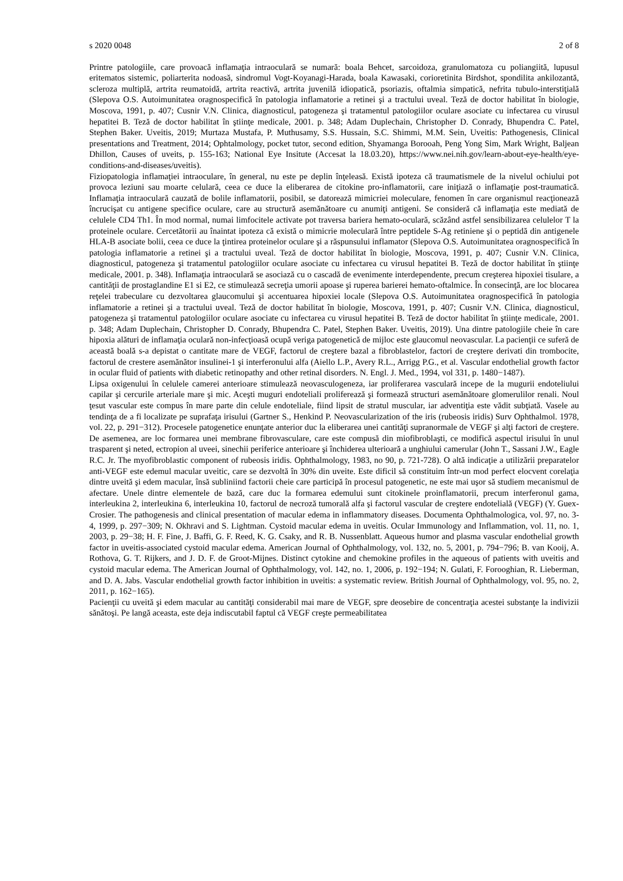s 2020 0048 2 of 8
Printre patologiile, care provoacă inflamaţia intraoculară se numară: boala Behcet, sarcoidoza, granulomatoza cu poliangiită, lupusul eritematos sistemic, poliarterita nodoasă, sindromul Vogt-Koyanagi-Harada, boala Kawasaki, corioretinita Birdshot, spondilita ankilozantă, scleroza multiplă, artrita reumatoidă, artrita reactivă, artrita juvenilă idiopatică, psoriazis, oftalmia simpatică, nefrita tubulo-interstiţială (Slepova O.S. Autoimunitatea oragnospecifică în patologia inflamatorie a retinei şi a tractului uveal. Teză de doctor habilitat în biologie, Moscova, 1991, p. 407; Cusnir V.N. Clinica, diagnosticul, patogeneza şi tratamentul patologiilor oculare asociate cu infectarea cu virusul hepatitei B. Teză de doctor habilitat în ştiinţe medicale, 2001. p. 348; Adam Duplechain, Christopher D. Conrady, Bhupendra C. Patel, Stephen Baker. Uveitis, 2019; Murtaza Mustafa, P. Muthusamy, S.S. Hussain, S.C. Shimmi, M.M. Sein, Uveitis: Pathogenesis, Clinical presentations and Treatment, 2014; Ophtalmology, pocket tutor, second edition, Shyamanga Borooah, Peng Yong Sim, Mark Wright, Baljean Dhillon, Causes of uveits, p. 155-163; National Eye Insitute (Accesat la 18.03.20), https://www.nei.nih.gov/learn-about-eye-health/eye-conditions-and-diseases/uveitis).
Fiziopatologia inflamaţiei intraoculare, în general, nu este pe deplin înţeleasă. Există ipoteza că traumatismele de la nivelul ochiului pot provoca leziuni sau moarte celulară, ceea ce duce la eliberarea de citokine pro-inflamatorii, care iniţiază o inflamaţie post-traumatică. Inflamaţia intraoculară cauzată de bolile inflamatorii, posibil, se datorează mimicriei moleculare, fenomen în care organismul reacţionează încrucişat cu antigene specifice oculare, care au structură asemănătoare cu anumiţi antigeni. Se consideră că inflamaţia este mediată de celulele CD4 Th1. În mod normal, numai limfocitele activate pot traversa bariera hemato-oculară, scăzând astfel sensibilizarea celulelor T la proteinele oculare. Cercetătorii au înaintat ipoteza că există o mimicrie moleculară între peptidele S-Ag retiniene şi o peptidă din antigenele HLA-B asociate bolii, ceea ce duce la ţintirea proteinelor oculare şi a răspunsului inflamator (Slepova O.S. Autoimunitatea oragnospecifică în patologia inflamatorie a retinei şi a tractului uveal. Teză de doctor habilitat în biologie, Moscova, 1991, p. 407; Cusnir V.N. Clinica, diagnosticul, patogeneza şi tratamentul patologiilor oculare asociate cu infectarea cu virusul hepatitei B. Teză de doctor habilitat în ştiinţe medicale, 2001. p. 348). Inflamaţia intraoculară se asociază cu o cascadă de evenimente interdependente, precum creşterea hipoxiei tisulare, a cantităţii de prostaglandine E1 si E2, ce stimulează secreţia umorii apoase şi ruperea barierei hemato-oftalmice. În consecinţă, are loc blocarea reţelei trabeculare cu dezvoltarea glaucomului şi accentuarea hipoxiei locale (Slepova O.S. Autoimunitatea oragnospecifică în patologia inflamatorie a retinei şi a tractului uveal. Teză de doctor habilitat în biologie, Moscova, 1991, p. 407; Cusnir V.N. Clinica, diagnosticul, patogeneza şi tratamentul patologiilor oculare asociate cu infectarea cu virusul hepatitei B. Teză de doctor habilitat în ştiinţe medicale, 2001. p. 348; Adam Duplechain, Christopher D. Conrady, Bhupendra C. Patel, Stephen Baker. Uveitis, 2019). Una dintre patologiile cheie în care hipoxia alături de inflamaţia oculară non-infecţioasă ocupă veriga patogenetică de mijloc este glaucomul neovascular. La pacienţii ce suferă de această boală s-a depistat o cantitate mare de VEGF, factorul de creştere bazal a fibroblastelor, factori de creştere derivati din trombocite, factorul de crestere asemănător insulinei-1 şi interferonului alfa (Aiello L.P., Avery R.L., Arrigg P.G., et al. Vascular endothelial growth factor in ocular fluid of patients with diabetic retinopathy and other retinal disorders. N. Engl. J. Med., 1994, vol 331, p. 1480−1487).
Lipsa oxigenului în celulele camerei anterioare stimulează neovasculogeneza, iar proliferarea vasculară incepe de la mugurii endoteliului capilar şi cercurile arteriale mare şi mic. Aceşti muguri endoteliali proliferează şi formează structuri asemănătoare glomerulilor renali. Noul ţesut vascular este compus în mare parte din celule endoteliale, fiind lipsit de stratul muscular, iar adventiţia este vădit subţiată. Vasele au tendinţa de a fi localizate pe suprafaţa irisului (Gartner S., Henkind P. Neovascularization of the iris (rubeosis iridis) Surv Ophthalmol. 1978, vol. 22, p. 291−312). Procesele patogenetice enunţate anterior duc la eliberarea unei cantităţi supranormale de VEGF şi alţi factori de creştere. De asemenea, are loc formarea unei membrane fibrovasculare, care este compusă din miofibroblaşti, ce modifică aspectul irisului în unul trasparent şi neted, ectropion al uveei, sinechii periferice anterioare şi închiderea ulterioară a unghiului camerular (John T., Sassani J.W., Eagle R.C. Jr. The myofibroblastic component of rubeosis iridis. Ophthalmology, 1983, no 90, p. 721-728). O altă indicaţie a utilizării preparatelor anti-VEGF este edemul macular uveitic, care se dezvoltă în 30% din uveite. Este dificil să constituim într-un mod perfect elocvent corelaţia dintre uveită şi edem macular, însă subliniind factorii cheie care participă în procesul patogenetic, ne este mai uşor să studiem mecanismul de afectare. Unele dintre elementele de bază, care duc la formarea edemului sunt citokinele proinflamatorii, precum interferonul gama, interleukina 2, interleukina 6, interleukina 10, factorul de necroză tumorală alfa şi factorul vascular de creştere endotelială (VEGF) (Y. Guex-Crosier. The pathogenesis and clinical presentation of macular edema in inflammatory diseases. Documenta Ophthalmologica, vol. 97, no. 3-4, 1999, p. 297−309; N. Okhravi and S. Lightman. Cystoid macular edema in uveitis. Ocular Immunology and Inflammation, vol. 11, no. 1, 2003, p. 29−38; H. F. Fine, J. Baffi, G. F. Reed, K. G. Csaky, and R. B. Nussenblatt. Aqueous humor and plasma vascular endothelial growth factor in uveitis-associated cystoid macular edema. American Journal of Ophthalmology, vol. 132, no. 5, 2001, p. 794−796; B. van Kooij, A. Rothova, G. T. Rijkers, and J. D. F. de Groot-Mijnes. Distinct cytokine and chemokine profiles in the aqueous of patients with uveitis and cystoid macular edema. The American Journal of Ophthalmology, vol. 142, no. 1, 2006, p. 192−194; N. Gulati, F. Forooghian, R. Lieberman, and D. A. Jabs. Vascular endothelial growth factor inhibition in uveitis: a systematic review. British Journal of Ophthalmology, vol. 95, no. 2, 2011, p. 162−165).
Pacienţii cu uveită şi edem macular au cantităţi considerabil mai mare de VEGF, spre deosebire de concentraţia acestei substanţe la indivizii sănătoşi. Pe langă aceasta, este deja indiscutabil faptul că VEGF creşte permeabilitatea